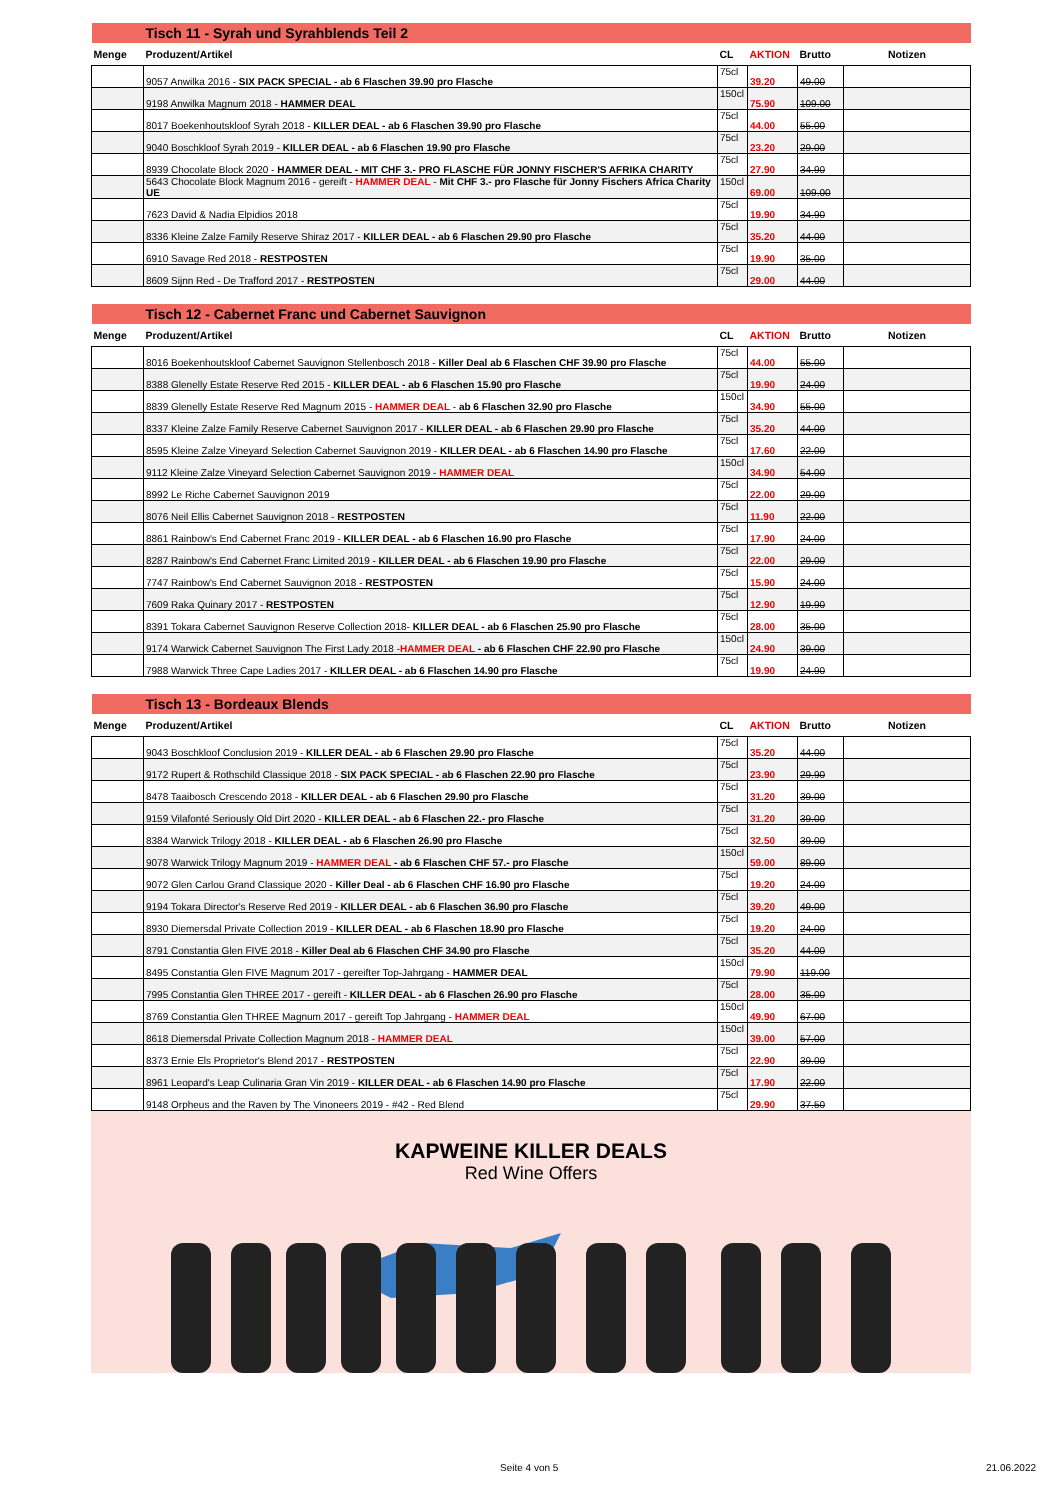| | Tisch 11 - Syrah und Syrahblends Teil 2 | | | | |
| --- | --- | --- | --- | --- | --- |
| Menge | Produzent/Artikel | CL | AKTION | Brutto | Notizen |
| | 9057 Anwilka 2016 - SIX PACK SPECIAL - ab 6 Flaschen 39.90 pro Flasche | 75cl | 39.20 | 49.00 | |
| | 9198 Anwilka Magnum 2018 - HAMMER DEAL | 150cl | 75.90 | 109.00 | |
| | 8017 Boekenhoutskloof Syrah 2018 - KILLER DEAL - ab 6 Flaschen 39.90 pro Flasche | 75cl | 44.00 | 55.00 | |
| | 9040 Boschkloof Syrah 2019 - KILLER DEAL - ab 6 Flaschen 19.90 pro Flasche | 75cl | 23.20 | 29.00 | |
| | 8939 Chocolate Block 2020 - HAMMER DEAL - MIT CHF 3.- PRO FLASCHE FÜR JONNY FISCHER'S AFRIKA CHARITY | 75cl | 27.90 | 34.90 | |
| | 5643 Chocolate Block Magnum 2016 - gereift - HAMMER DEAL - Mit CHF 3.- pro Flasche für Jonny Fischers Africa Charity UE | 150cl | 69.00 | 109.00 | |
| | 7623 David & Nadia Elpidios 2018 | 75cl | 19.90 | 34.90 | |
| | 8336 Kleine Zalze Family Reserve Shiraz 2017 - KILLER DEAL - ab 6 Flaschen 29.90 pro Flasche | 75cl | 35.20 | 44.00 | |
| | 6910 Savage Red 2018 - RESTPOSTEN | 75cl | 19.90 | 35.00 | |
| | 8609 Sijnn Red - De Trafford 2017 - RESTPOSTEN | 75cl | 29.00 | 44.00 | |
| | Tisch 12 - Cabernet Franc und Cabernet Sauvignon | | | | |
| --- | --- | --- | --- | --- | --- |
| Menge | Produzent/Artikel | CL | AKTION | Brutto | Notizen |
| | 8016 Boekenhoutskloof Cabernet Sauvignon Stellenbosch 2018 - Killer Deal ab 6 Flaschen CHF 39.90 pro Flasche | 75cl | 44.00 | 55.00 | |
| | 8388 Glenelly Estate Reserve Red 2015 - KILLER DEAL - ab 6 Flaschen 15.90 pro Flasche | 75cl | 19.90 | 24.00 | |
| | 8839 Glenelly Estate Reserve Red Magnum 2015 - HAMMER DEAL - ab 6 Flaschen 32.90 pro Flasche | 150cl | 34.90 | 55.00 | |
| | 8337 Kleine Zalze Family Reserve Cabernet Sauvignon 2017 - KILLER DEAL - ab 6 Flaschen 29.90 pro Flasche | 75cl | 35.20 | 44.00 | |
| | 8595 Kleine Zalze Vineyard Selection Cabernet Sauvignon 2019 - KILLER DEAL - ab 6 Flaschen 14.90 pro Flasche | 75cl | 17.60 | 22.00 | |
| | 9112 Kleine Zalze Vineyard Selection Cabernet Sauvignon 2019 - HAMMER DEAL | 150cl | 34.90 | 54.00 | |
| | 8992 Le Riche Cabernet Sauvignon 2019 | 75cl | 22.00 | 29.00 | |
| | 8076 Neil Ellis Cabernet Sauvignon 2018 - RESTPOSTEN | 75cl | 11.90 | 22.00 | |
| | 8861 Rainbow's End Cabernet Franc 2019 - KILLER DEAL - ab 6 Flaschen 16.90 pro Flasche | 75cl | 17.90 | 24.00 | |
| | 8287 Rainbow's End Cabernet Franc Limited 2019 - KILLER DEAL - ab 6 Flaschen 19.90 pro Flasche | 75cl | 22.00 | 29.00 | |
| | 7747 Rainbow's End Cabernet Sauvignon 2018 - RESTPOSTEN | 75cl | 15.90 | 24.00 | |
| | 7609 Raka Quinary 2017 - RESTPOSTEN | 75cl | 12.90 | 19.90 | |
| | 8391 Tokara Cabernet Sauvignon Reserve Collection 2018- KILLER DEAL - ab 6 Flaschen 25.90 pro Flasche | 75cl | 28.00 | 35.00 | |
| | 9174 Warwick Cabernet Sauvignon The First Lady 2018 - HAMMER DEAL - ab 6 Flaschen CHF 22.90 pro Flasche | 150cl | 24.90 | 39.00 | |
| | 7988 Warwick Three Cape Ladies 2017 - KILLER DEAL - ab 6 Flaschen 14.90 pro Flasche | 75cl | 19.90 | 24.90 | |
| | Tisch 13 - Bordeaux Blends | | | | |
| --- | --- | --- | --- | --- | --- |
| Menge | Produzent/Artikel | CL | AKTION | Brutto | Notizen |
| | 9043 Boschkloof Conclusion 2019 - KILLER DEAL - ab 6 Flaschen 29.90 pro Flasche | 75cl | 35.20 | 44.00 | |
| | 9172 Rupert & Rothschild Classique 2018 - SIX PACK SPECIAL - ab 6 Flaschen 22.90 pro Flasche | 75cl | 23.90 | 29.90 | |
| | 8478 Taaibosch Crescendo 2018 - KILLER DEAL - ab 6 Flaschen 29.90 pro Flasche | 75cl | 31.20 | 39.00 | |
| | 9159 Vilafonté Seriously Old Dirt 2020 - KILLER DEAL - ab 6 Flaschen 22.- pro Flasche | 75cl | 31.20 | 39.00 | |
| | 8384 Warwick Trilogy 2018 - KILLER DEAL - ab 6 Flaschen 26.90 pro Flasche | 75cl | 32.50 | 39.00 | |
| | 9078 Warwick Trilogy Magnum 2019 - HAMMER DEAL - ab 6 Flaschen CHF 57.- pro Flasche | 150cl | 59.00 | 89.00 | |
| | 9072 Glen Carlou Grand Classique 2020 - Killer Deal - ab 6 Flaschen CHF 16.90 pro Flasche | 75cl | 19.20 | 24.00 | |
| | 9194 Tokara Director's Reserve Red 2019 - KILLER DEAL - ab 6 Flaschen 36.90 pro Flasche | 75cl | 39.20 | 49.00 | |
| | 8930 Diemersdal Private Collection 2019 - KILLER DEAL - ab 6 Flaschen 18.90 pro Flasche | 75cl | 19.20 | 24.00 | |
| | 8791 Constantia Glen FIVE 2018 - Killer Deal ab 6 Flaschen CHF 34.90 pro Flasche | 75cl | 35.20 | 44.00 | |
| | 8495 Constantia Glen FIVE Magnum 2017 - gereifter Top-Jahrgang - HAMMER DEAL | 150cl | 79.90 | 119.00 | |
| | 7995 Constantia Glen THREE 2017 - gereift - KILLER DEAL - ab 6 Flaschen 26.90 pro Flasche | 75cl | 28.00 | 35.00 | |
| | 8769 Constantia Glen THREE Magnum 2017 - gereift Top Jahrgang - HAMMER DEAL | 150cl | 49.90 | 67.00 | |
| | 8618 Diemersdal Private Collection Magnum 2018 - HAMMER DEAL | 150cl | 39.00 | 57.00 | |
| | 8373 Ernie Els Proprietor's Blend 2017 - RESTPOSTEN | 75cl | 22.90 | 39.00 | |
| | 8961 Leopard's Leap Culinaria Gran Vin 2019 - KILLER DEAL - ab 6 Flaschen 14.90 pro Flasche | 75cl | 17.90 | 22.00 | |
| | 9148 Orpheus and the Raven by The Vinoneers 2019 - #42 - Red Blend | 75cl | 29.90 | 37.50 | |
KAPWEINE KILLER DEALS
Red Wine Offers
Seite 4 von 5 21.06.2022